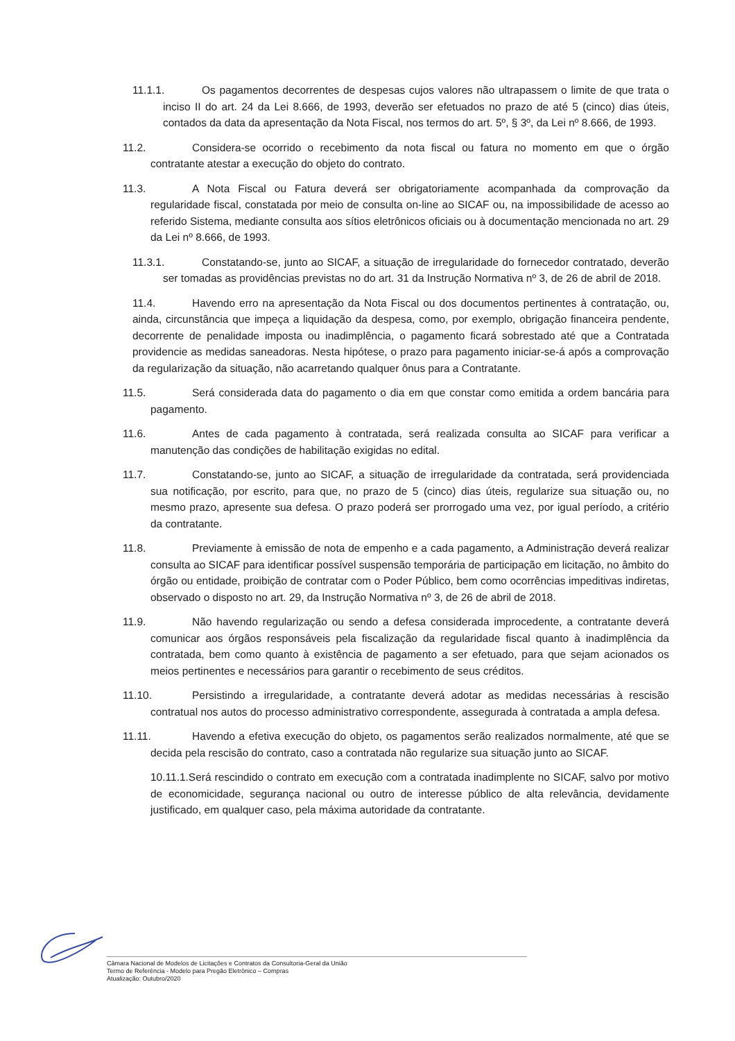11.1.1. Os pagamentos decorrentes de despesas cujos valores não ultrapassem o limite de que trata o inciso II do art. 24 da Lei 8.666, de 1993, deverão ser efetuados no prazo de até 5 (cinco) dias úteis, contados da data da apresentação da Nota Fiscal, nos termos do art. 5º, § 3º, da Lei nº 8.666, de 1993.
11.2. Considera-se ocorrido o recebimento da nota fiscal ou fatura no momento em que o órgão contratante atestar a execução do objeto do contrato.
11.3. A Nota Fiscal ou Fatura deverá ser obrigatoriamente acompanhada da comprovação da regularidade fiscal, constatada por meio de consulta on-line ao SICAF ou, na impossibilidade de acesso ao referido Sistema, mediante consulta aos sítios eletrônicos oficiais ou à documentação mencionada no art. 29 da Lei nº 8.666, de 1993.
11.3.1. Constatando-se, junto ao SICAF, a situação de irregularidade do fornecedor contratado, deverão ser tomadas as providências previstas no do art. 31 da Instrução Normativa nº 3, de 26 de abril de 2018.
11.4. Havendo erro na apresentação da Nota Fiscal ou dos documentos pertinentes à contratação, ou, ainda, circunstância que impeça a liquidação da despesa, como, por exemplo, obrigação financeira pendente, decorrente de penalidade imposta ou inadimplência, o pagamento ficará sobrestado até que a Contratada providencie as medidas saneadoras. Nesta hipótese, o prazo para pagamento iniciar-se-á após a comprovação da regularização da situação, não acarretando qualquer ônus para a Contratante.
11.5. Será considerada data do pagamento o dia em que constar como emitida a ordem bancária para pagamento.
11.6. Antes de cada pagamento à contratada, será realizada consulta ao SICAF para verificar a manutenção das condições de habilitação exigidas no edital.
11.7. Constatando-se, junto ao SICAF, a situação de irregularidade da contratada, será providenciada sua notificação, por escrito, para que, no prazo de 5 (cinco) dias úteis, regularize sua situação ou, no mesmo prazo, apresente sua defesa. O prazo poderá ser prorrogado uma vez, por igual período, a critério da contratante.
11.8. Previamente à emissão de nota de empenho e a cada pagamento, a Administração deverá realizar consulta ao SICAF para identificar possível suspensão temporária de participação em licitação, no âmbito do órgão ou entidade, proibição de contratar com o Poder Público, bem como ocorrências impeditivas indiretas, observado o disposto no art. 29, da Instrução Normativa nº 3, de 26 de abril de 2018.
11.9. Não havendo regularização ou sendo a defesa considerada improcedente, a contratante deverá comunicar aos órgãos responsáveis pela fiscalização da regularidade fiscal quanto à inadimplência da contratada, bem como quanto à existência de pagamento a ser efetuado, para que sejam acionados os meios pertinentes e necessários para garantir o recebimento de seus créditos.
11.10. Persistindo a irregularidade, a contratante deverá adotar as medidas necessárias à rescisão contratual nos autos do processo administrativo correspondente, assegurada à contratada a ampla defesa.
11.11. Havendo a efetiva execução do objeto, os pagamentos serão realizados normalmente, até que se decida pela rescisão do contrato, caso a contratada não regularize sua situação junto ao SICAF.
10.11.1.Será rescindido o contrato em execução com a contratada inadimplente no SICAF, salvo por motivo de economicidade, segurança nacional ou outro de interesse público de alta relevância, devidamente justificado, em qualquer caso, pela máxima autoridade da contratante.
Câmara Nacional de Modelos de Licitações e Contratos da Consultoria-Geral da União
Termo de Referência - Modelo para Pregão Eletrônico – Compras
Atualização: Outubro/2020